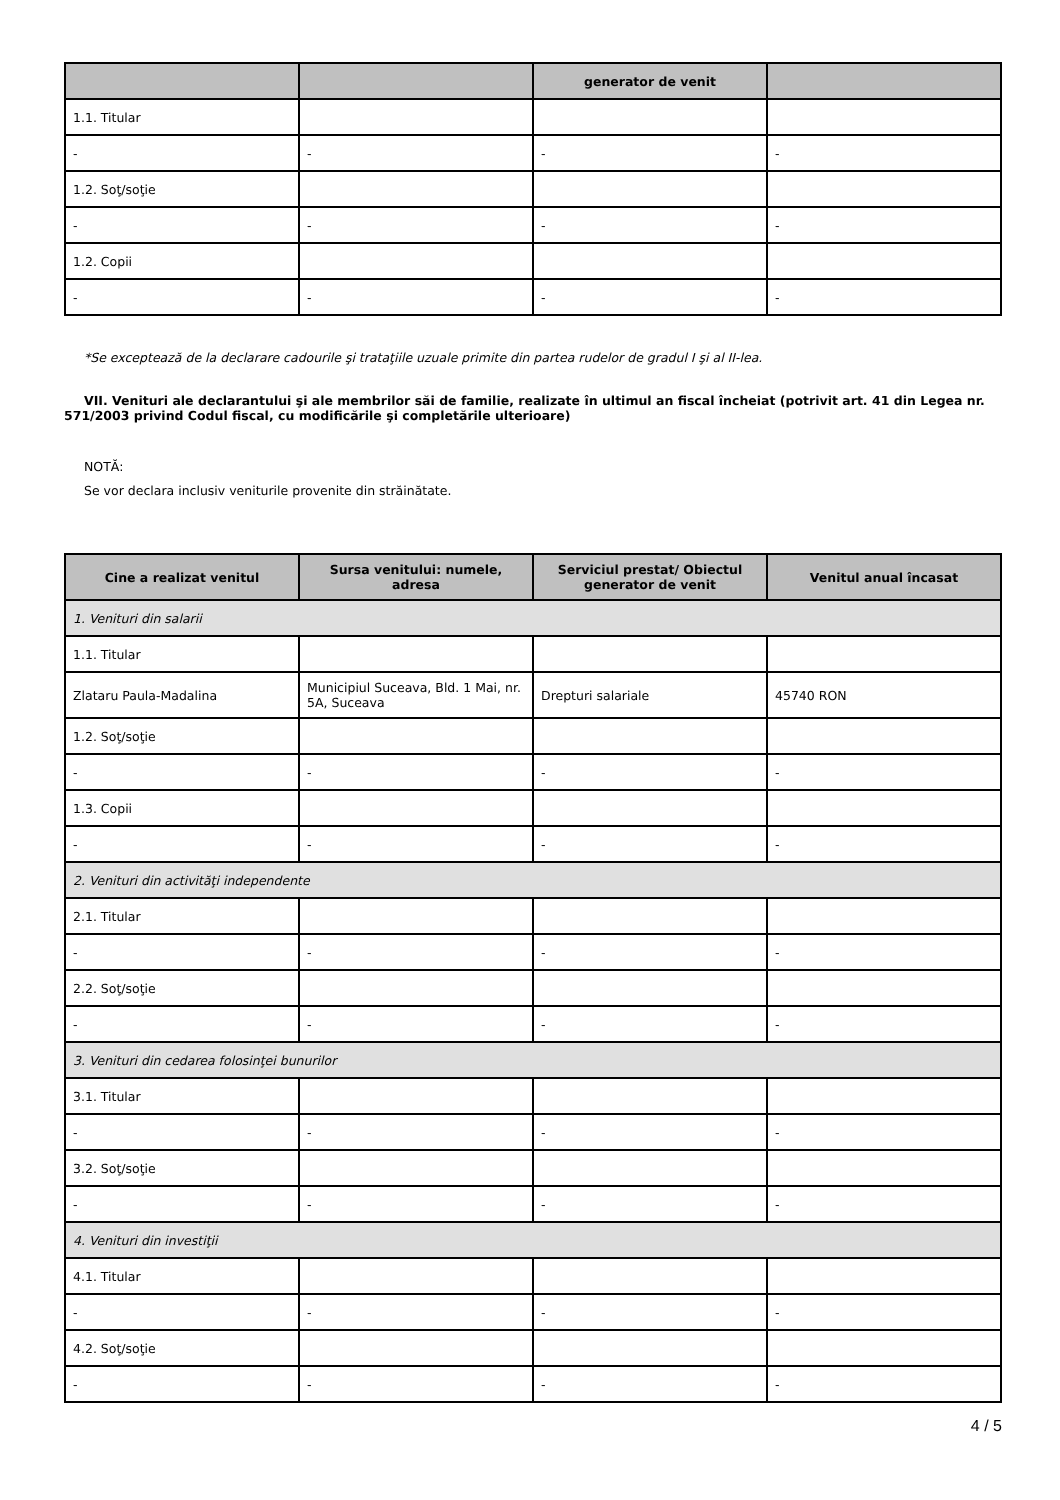| | | generator de venit | |
| --- | --- | --- | --- |
| 1.1. Titular | | | |
| - | - | - | - |
| 1.2. Soţ/soţie | | | |
| - | - | - | - |
| 1.2. Copii | | | |
| - | - | - | - |
*Se exceptează de la declarare cadourile şi trataţiile uzuale primite din partea rudelor de gradul I şi al II-lea.
VII. Venituri ale declarantului şi ale membrilor săi de familie, realizate în ultimul an fiscal încheiat (potrivit art. 41 din Legea nr. 571/2003 privind Codul fiscal, cu modificările şi completările ulterioare)
NOTĂ:
Se vor declara inclusiv veniturile provenite din străinătate.
| Cine a realizat venitul | Sursa venitului: numele, adresa | Serviciul prestat/ Obiectul generator de venit | Venitul anual încasat |
| --- | --- | --- | --- |
| 1. Venituri din salarii | | | |
| 1.1. Titular | | | |
| Zlataru Paula-Madalina | Municipiul Suceava, Bld. 1 Mai, nr. 5A, Suceava | Drepturi salariale | 45740 RON |
| 1.2. Soţ/soţie | | | |
| - | - | - | - |
| 1.3. Copii | | | |
| - | - | - | - |
| 2. Venituri din activităţi independente | | | |
| 2.1. Titular | | | |
| - | - | - | - |
| 2.2. Soţ/soţie | | | |
| - | - | - | - |
| 3. Venituri din cedarea folosinţei bunurilor | | | |
| 3.1. Titular | | | |
| - | - | - | - |
| 3.2. Soţ/soţie | | | |
| - | - | - | - |
| 4. Venituri din investiţii | | | |
| 4.1. Titular | | | |
| - | - | - | - |
| 4.2. Soţ/soţie | | | |
| - | - | - | - |
4 / 5